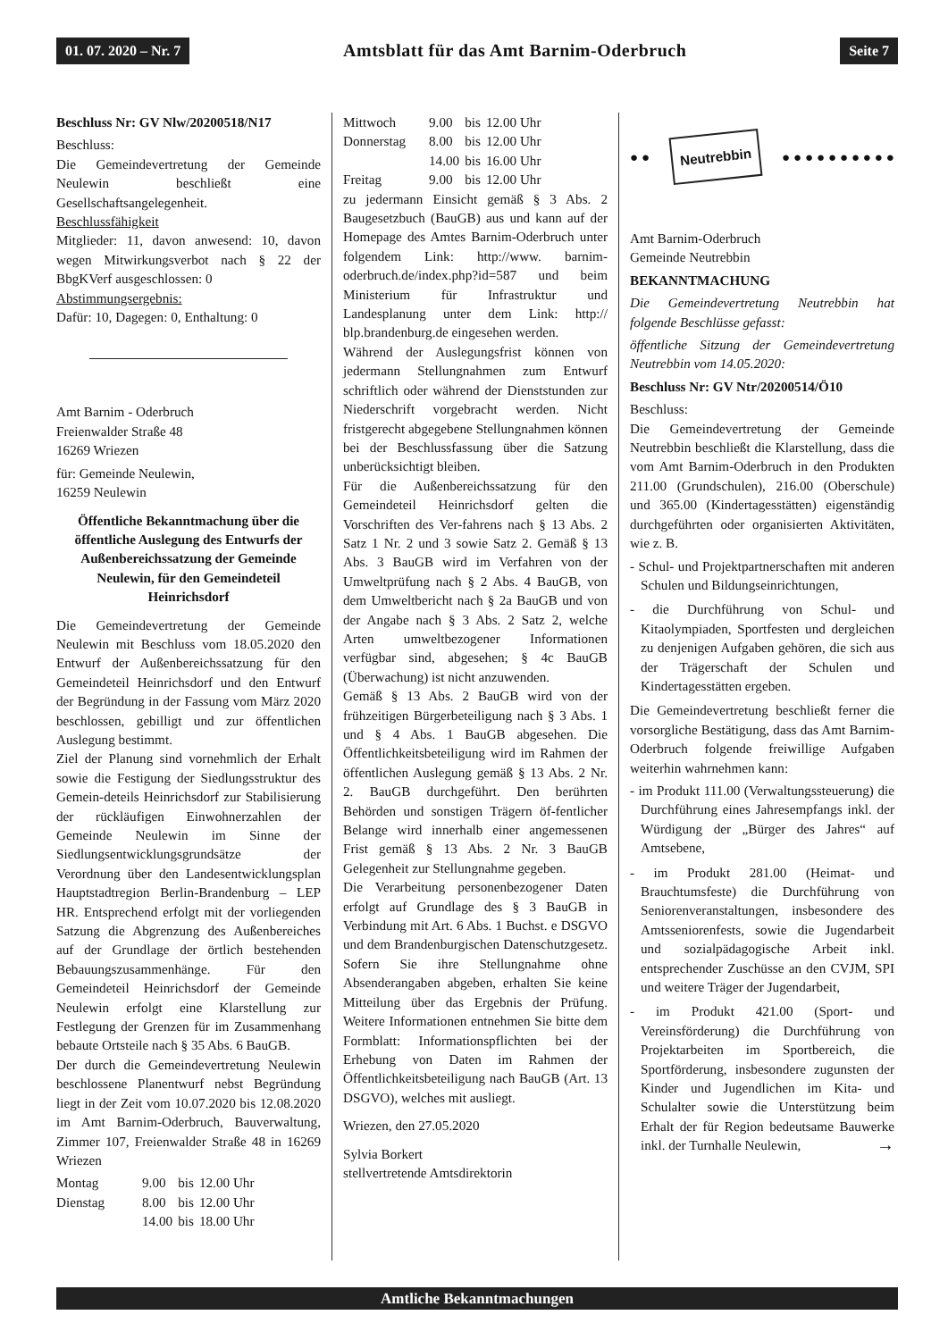01. 07. 2020 – Nr. 7 Amtsblatt für das Amt Barnim-Oderbruch Seite 7
Beschluss Nr: GV Nlw/20200518/N17
Beschluss:
Die Gemeindevertretung der Gemeinde Neulewin beschließt eine Gesellschaftsangelegenheit.
Beschlussfähigkeit
Mitglieder: 11, davon anwesend: 10, davon wegen Mitwirkungsverbot nach § 22 der BbgKVerf ausgeschlossen: 0
Abstimmungsergebnis:
Dafür: 10, Dagegen: 0, Enthaltung: 0
Amt Barnim - Oderbruch
Freienwalder Straße 48
16269 Wriezen
für: Gemeinde Neulewin,
16259 Neulewin
Öffentliche Bekanntmachung über die öffentliche Auslegung des Entwurfs der Außenbereichssatzung der Gemeinde Neulewin, für den Gemeindeteil Heinrichsdorf
Die Gemeindevertretung der Gemeinde Neulewin mit Beschluss vom 18.05.2020 den Entwurf der Außenbereichssatzung für den Gemeindeteil Heinrichsdorf und den Entwurf der Begründung in der Fassung vom März 2020 beschlossen, gebilligt und zur öffentlichen Auslegung bestimmt.
Ziel der Planung sind vornehmlich der Erhalt sowie die Festigung der Siedlungsstruktur des Gemein-deteils Heinrichsdorf zur Stabilisierung der rückläufigen Einwohnerzahlen der Gemeinde Neulewin im Sinne der Siedlungsentwicklungsgrundsätze der Verordnung über den Landesentwicklungsplan Hauptstadtregion Berlin-Brandenburg – LEP HR. Entsprechend erfolgt mit der vorliegenden Satzung die Abgrenzung des Außenbereiches auf der Grundlage der örtlich bestehenden Bebauungszusammenhänge. Für den Gemeindeteil Heinrichsdorf der Gemeinde Neulewin erfolgt eine Klarstellung zur Festlegung der Grenzen für im Zusammenhang bebaute Ortsteile nach § 35 Abs. 6 BauGB.
Der durch die Gemeindevertretung Neulewin beschlossene Planentwurf nebst Begründung liegt in der Zeit vom 10.07.2020 bis 12.08.2020 im Amt Barnim-Oderbruch, Bauverwaltung, Zimmer 107, Freienwalder Straße 48 in 16269 Wriezen
| Montag | 9.00 | bis | 12.00 Uhr |
| Dienstag | 8.00 | bis | 12.00 Uhr |
| | 14.00 | bis | 18.00 Uhr |
| Mittwoch | 9.00 | bis | 12.00 Uhr |
| Donnerstag | 8.00 | bis | 12.00 Uhr |
| | 14.00 | bis | 16.00 Uhr |
| Freitag | 9.00 | bis | 12.00 Uhr |
zu jedermann Einsicht gemäß § 3 Abs. 2 Baugesetzbuch (BauGB) aus und kann auf der Homepage des Amtes Barnim-Oderbruch unter folgendem Link: http://www. barnim-oderbruch.de/index.php?id=587 und beim Ministerium für Infrastruktur und Landesplanung unter dem Link: http:// blp.brandenburg.de eingesehen werden.
Während der Auslegungsfrist können von jedermann Stellungnahmen zum Entwurf schriftlich oder während der Dienststunden zur Niederschrift vorgebracht werden. Nicht fristgerecht abgegebene Stellungnahmen können bei der Beschlussfassung über die Satzung unberücksichtigt bleiben.
Für die Außenbereichssatzung für den Gemeindeteil Heinrichsdorf gelten die Vorschriften des Ver-fahrens nach § 13 Abs. 2 Satz 1 Nr. 2 und 3 sowie Satz 2. Gemäß § 13 Abs. 3 BauGB wird im Verfahren von der Umweltprüfung nach § 2 Abs. 4 BauGB, von dem Umweltbericht nach § 2a BauGB und von der Angabe nach § 3 Abs. 2 Satz 2, welche Arten umweltbezogener Informationen verfügbar sind, abgesehen; § 4c BauGB (Überwachung) ist nicht anzuwenden.
Gemäß § 13 Abs. 2 BauGB wird von der frühzeitigen Bürgerbeteiligung nach § 3 Abs. 1 und § 4 Abs. 1 BauGB abgesehen. Die Öffentlichkeitsbeteiligung wird im Rahmen der öffentlichen Auslegung gemäß § 13 Abs. 2 Nr. 2. BauGB durchgeführt. Den berührten Behörden und sonstigen Trägern öf-fentlicher Belange wird innerhalb einer angemessenen Frist gemäß § 13 Abs. 2 Nr. 3 BauGB Gelegenheit zur Stellungnahme gegeben.
Die Verarbeitung personenbezogener Daten erfolgt auf Grundlage des § 3 BauGB in Verbindung mit Art. 6 Abs. 1 Buchst. e DSGVO und dem Brandenburgischen Datenschutzgesetz. Sofern Sie ihre Stellungnahme ohne Absenderangaben abgeben, erhalten Sie keine Mitteilung über das Ergebnis der Prüfung. Weitere Informationen entnehmen Sie bitte dem Formblatt: Informationspflichten bei der Erhebung von Daten im Rahmen der Öffentlichkeitsbeteiligung nach BauGB (Art. 13 DSGVO), welches mit ausliegt.
Wriezen, den 27.05.2020
Sylvia Borkert
stellvertretende Amtsdirektorin
● ● Neutrebbin ● ● ● ● ● ● ● ● ● ●
Amt Barnim-Oderbruch
Gemeinde Neutrebbin
BEKANNTMACHUNG
Die Gemeindevertretung Neutrebbin hat folgende Beschlüsse gefasst:
öffentliche Sitzung der Gemeindevertretung Neutrebbin vom 14.05.2020:
Beschluss Nr: GV Ntr/20200514/Ö10
Beschluss:
Die Gemeindevertretung der Gemeinde Neutrebbin beschließt die Klarstellung, dass die vom Amt Barnim-Oderbruch in den Produkten 211.00 (Grundschulen), 216.00 (Oberschule) und 365.00 (Kindertagesstätten) eigenständig durchgeführten oder organisierten Aktivitäten, wie z. B.
- Schul- und Projektpartnerschaften mit anderen Schulen und Bildungseinrichtungen,
- die Durchführung von Schul- und Kitaolympiaden, Sportfesten und dergleichen zu denjenigen Aufgaben gehören, die sich aus der Trägerschaft der Schulen und Kindertagesstätten ergeben.
Die Gemeindevertretung beschließt ferner die vorsorgliche Bestätigung, dass das Amt Barnim-Oderbruch folgende freiwillige Aufgaben weiterhin wahrnehmen kann:
- im Produkt 111.00 (Verwaltungssteuerung) die Durchführung eines Jahresempfangs inkl. der Würdigung der „Bürger des Jahres“ auf Amtsebene,
- im Produkt 281.00 (Heimat- und Brauchtumsfeste) die Durchführung von Seniorenveranstaltungen, insbesondere des Amtsseniorenfests, sowie die Jugendarbeit und sozialpädagogische Arbeit inkl. entsprechender Zuschüsse an den CVJM, SPI und weitere Träger der Jugendarbeit,
- im Produkt 421.00 (Sport- und Vereinsförderung) die Durchführung von Projektarbeiten im Sportbereich, die Sportförderung, insbesondere zugunsten der Kinder und Jugendlichen im Kita- und Schulalter sowie die Unterstützung beim Erhalt der für Region bedeutsame Bauwerke inkl. der Turnhalle Neulewin, →
Amtliche Bekanntmachungen